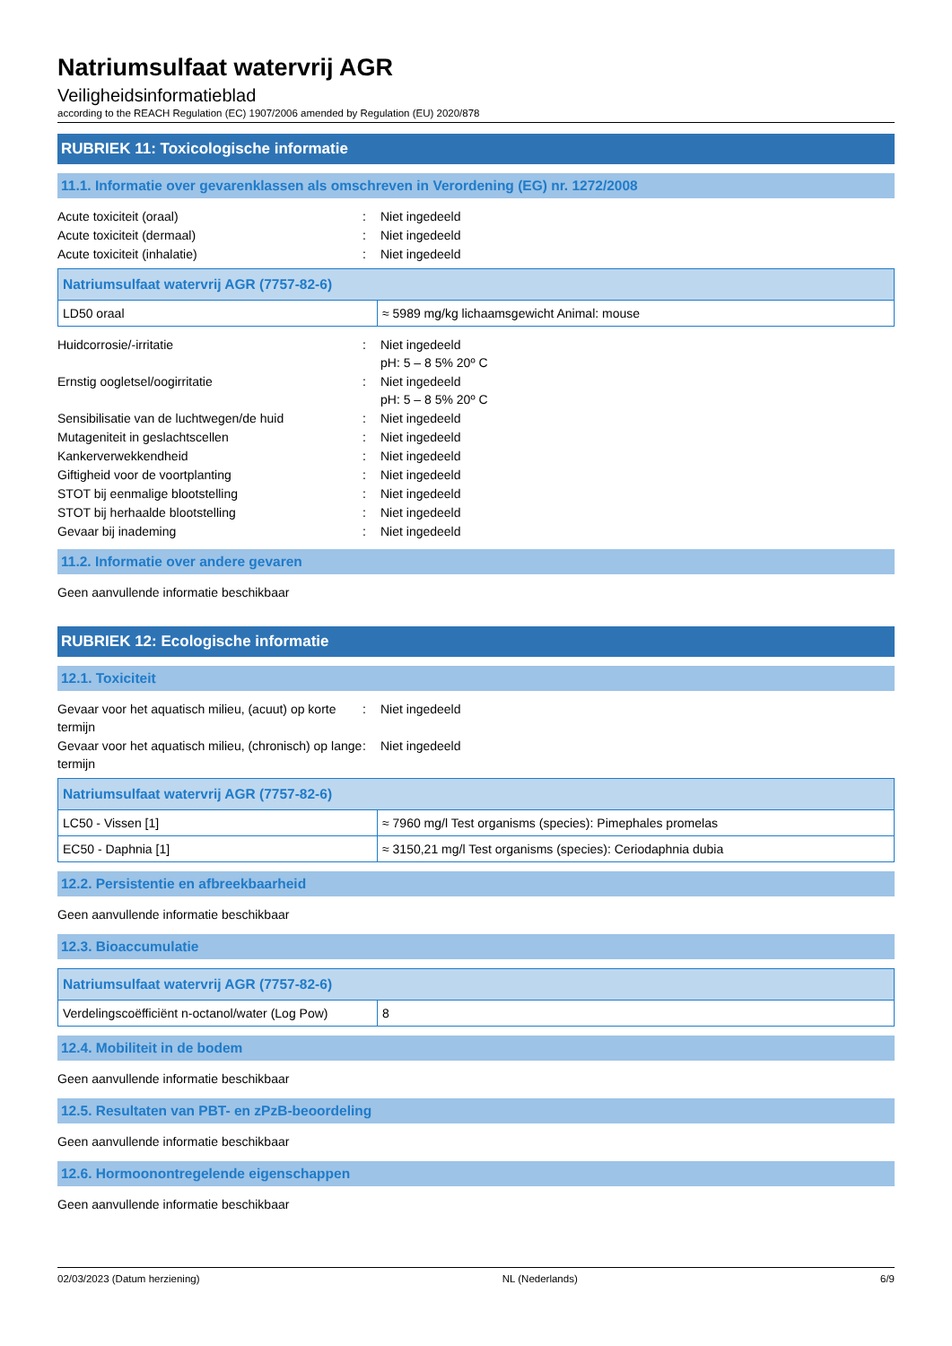Natriumsulfaat watervrij AGR
Veiligheidsinformatieblad
according to the REACH Regulation (EC) 1907/2006 amended by Regulation (EU) 2020/878
RUBRIEK 11: Toxicologische informatie
11.1. Informatie over gevarenklassen als omschreven in Verordening (EG) nr. 1272/2008
Acute toxiciteit (oraal) : Niet ingedeeld
Acute toxiciteit (dermaal) : Niet ingedeeld
Acute toxiciteit (inhalatie) : Niet ingedeeld
| Natriumsulfaat watervrij AGR (7757-82-6) | |
| --- | --- |
| LD50 oraal | ≈ 5989 mg/kg lichaamsgewicht Animal: mouse |
Huidcorrosie/-irritatie : Niet ingedeeld
pH: 5 – 8 5% 20º C
Ernstig oogletsel/oogirritatie : Niet ingedeeld
pH: 5 – 8 5% 20º C
Sensibilisatie van de luchtwegen/de huid : Niet ingedeeld
Mutageniteit in geslachtscellen : Niet ingedeeld
Kankerverwekkendheid : Niet ingedeeld
Giftigheid voor de voortplanting : Niet ingedeeld
STOT bij eenmalige blootstelling : Niet ingedeeld
STOT bij herhaalde blootstelling : Niet ingedeeld
Gevaar bij inademing : Niet ingedeeld
11.2. Informatie over andere gevaren
Geen aanvullende informatie beschikbaar
RUBRIEK 12: Ecologische informatie
12.1. Toxiciteit
Gevaar voor het aquatisch milieu, (acuut) op korte termijn
: Niet ingedeeld
Gevaar voor het aquatisch milieu, (chronisch) op lange termijn
: Niet ingedeeld
| Natriumsulfaat watervrij AGR (7757-82-6) | |
| --- | --- |
| LC50 - Vissen [1] | ≈ 7960 mg/l Test organisms (species): Pimephales promelas |
| EC50 - Daphnia [1] | ≈ 3150,21 mg/l Test organisms (species): Ceriodaphnia dubia |
12.2. Persistentie en afbreekbaarheid
Geen aanvullende informatie beschikbaar
12.3. Bioaccumulatie
| Natriumsulfaat watervrij AGR (7757-82-6) | |
| --- | --- |
| Verdelingscoëfficiënt n-octanol/water (Log Pow) | 8 |
12.4. Mobiliteit in de bodem
Geen aanvullende informatie beschikbaar
12.5. Resultaten van PBT- en zPzB-beoordeling
Geen aanvullende informatie beschikbaar
12.6. Hormoonontregelende eigenschappen
Geen aanvullende informatie beschikbaar
02/03/2023 (Datum herziening) NL (Nederlands) 6/9